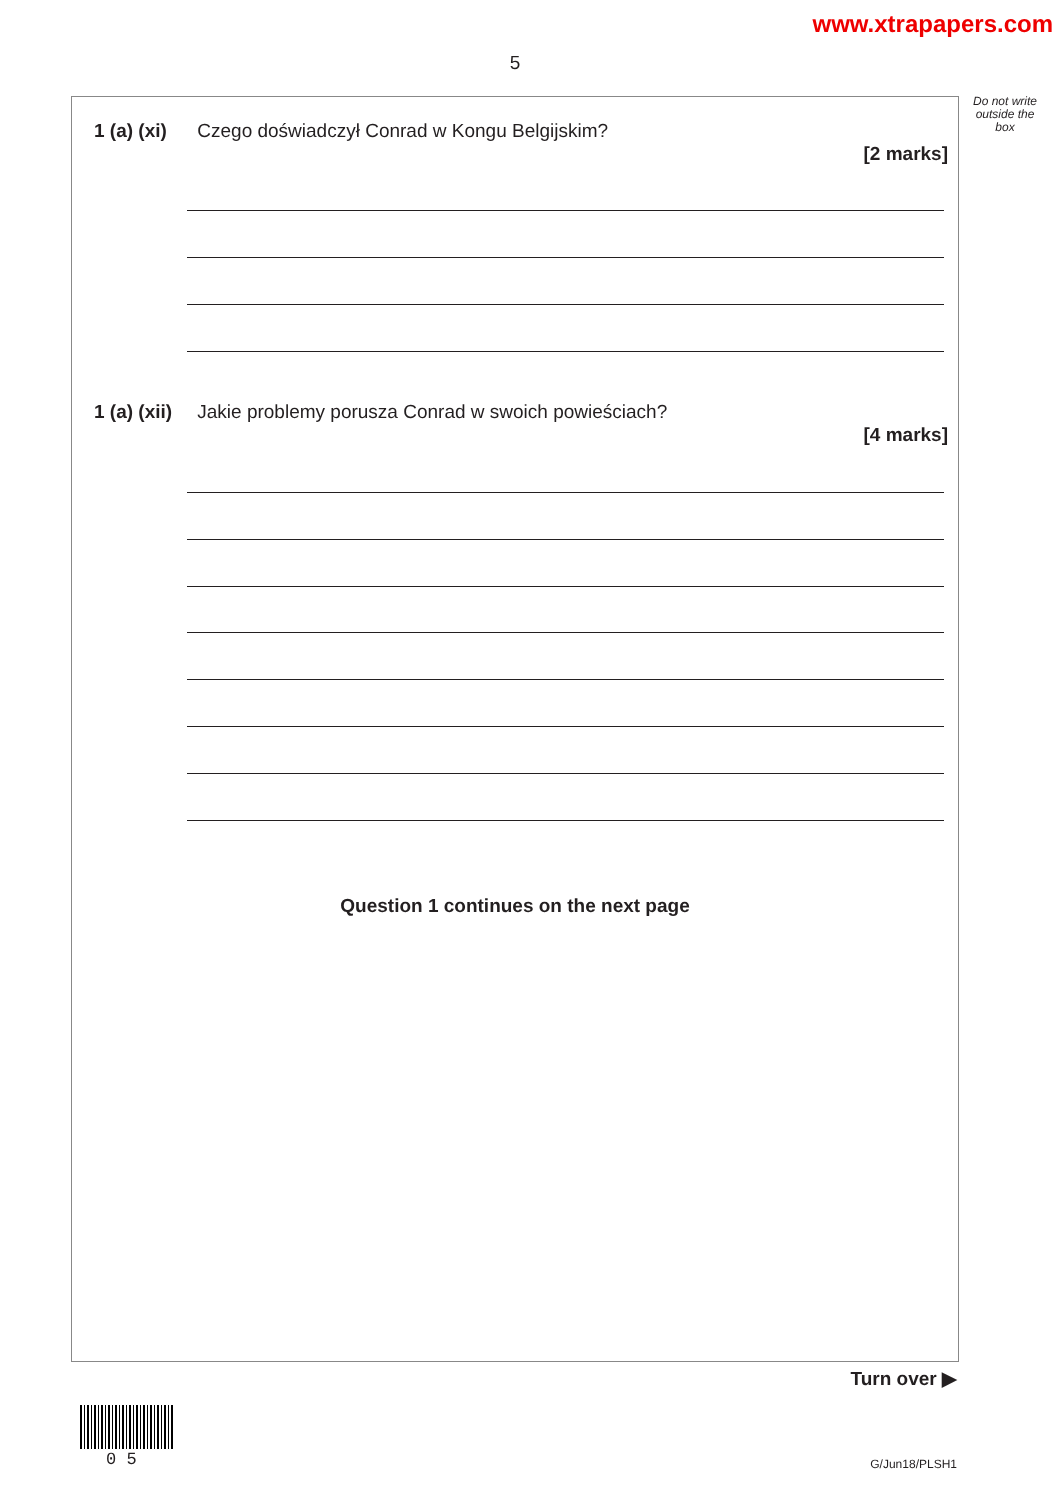www.xtrapapers.com
5
Do not write outside the box
1 (a) (xi) Czego doświadczył Conrad w Kongu Belgijskim?
[2 marks]
1 (a) (xii) Jakie problemy porusza Conrad w swoich powieściach?
[4 marks]
Question 1 continues on the next page
Turn over ▶
0 5 G/Jun18/PLSH1